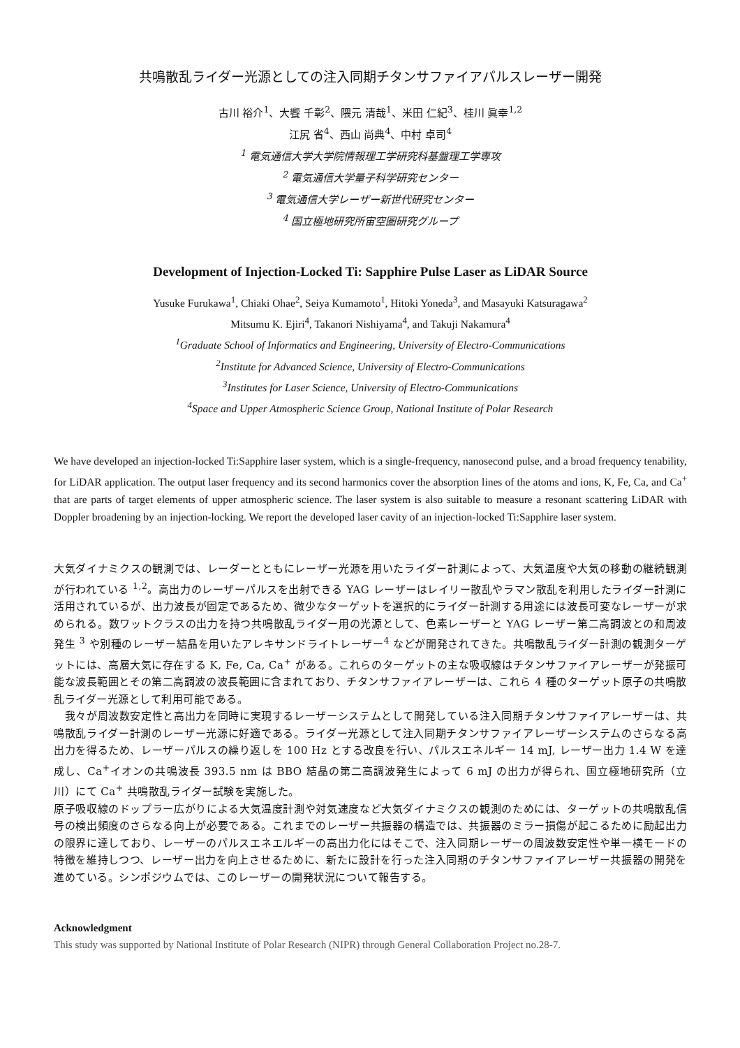共鳴散乱ライダー光源としての注入同期チタンサファイアパルスレーザー開発
古川 裕介<sup>1</sup>、大饗 千彰<sup>2</sup>、隈元 清哉<sup>1</sup>、米田 仁紀<sup>3</sup>、桂川 眞幸<sup>1,2</sup>
江尻 省<sup>4</sup>、西山 尚典<sup>4</sup>、中村 卓司<sup>4</sup>
<sup>1</sup> 電気通信大学大学院情報理工学研究科基盤理工学専攻
<sup>2</sup> 電気通信大学量子科学研究センター
<sup>3</sup> 電気通信大学レーザー新世代研究センター
<sup>4</sup> 国立極地研究所宙空圏研究グループ
Development of Injection-Locked Ti: Sapphire Pulse Laser as LiDAR Source
Yusuke Furukawa<sup>1</sup>, Chiaki Ohae<sup>2</sup>, Seiya Kumamoto<sup>1</sup>, Hitoki Yoneda<sup>3</sup>, and Masayuki Katsuragawa<sup>2</sup>
Mitsumu K. Ejiri<sup>4</sup>, Takanori Nishiyama<sup>4</sup>, and Takuji Nakamura<sup>4</sup>
<sup>1</sup> Graduate School of Informatics and Engineering, University of Electro-Communications
<sup>2</sup> Institute for Advanced Science, University of Electro-Communications
<sup>3</sup> Institutes for Laser Science, University of Electro-Communications
<sup>4</sup> Space and Upper Atmospheric Science Group, National Institute of Polar Research
We have developed an injection-locked Ti:Sapphire laser system, which is a single-frequency, nanosecond pulse, and a broad frequency tenability, for LiDAR application. The output laser frequency and its second harmonics cover the absorption lines of the atoms and ions, K, Fe, Ca, and Ca<sup>+</sup> that are parts of target elements of upper atmospheric science. The laser system is also suitable to measure a resonant scattering LiDAR with Doppler broadening by an injection-locking. We report the developed laser cavity of an injection-locked Ti:Sapphire laser system.
大気ダイナミクスの観測では、レーダーとともにレーザー光源を用いたライダー計測によって、大気温度や大気の移動の継続観測が行われている <sup>1,2</sup>。高出力のレーザーパルスを出射できる YAG レーザーはレイリー散乱やラマン散乱を利用したライダー計測に活用されているが、出力波長が固定であるため、微少なターゲットを選択的にライダー計測する用途には波長可変なレーザーが求められる。数ワットクラスの出力を持つ共鳴散乱ライダー用の光源として、色素レーザーと YAG レーザー第二高調波との和周波発生 <sup>3</sup> や別種のレーザー結晶を用いたアレキサンドライトレーザー<sup>4</sup> などが開発されてきた。共鳴散乱ライダー計測の観測ターゲットには、高層大気に存在する K, Fe, Ca, Ca<sup>+</sup> がある。これらのターゲットの主な吸収線はチタンサファイアレーザーが発振可能な波長範囲とその第二高調波の波長範囲に含まれており、チタンサファイアレーザーは、これら 4 種のターゲット原子の共鳴散乱ライダー光源として利用可能である。
　我々が周波数安定性と高出力を同時に実現するレーザーシステムとして開発している注入同期チタンサファイアレーザーは、共鳴散乱ライダー計測のレーザー光源に好適である。ライダー光源として注入同期チタンサファイアレーザーシステムのさらなる高出力を得るため、レーザーパルスの繰り返しを 100 Hz とする改良を行い、パルスエネルギー 14 mJ, レーザー出力 1.4 W を達成し、Ca<sup>+</sup>イオンの共鳴波長 393.5 nm は BBO 結晶の第二高調波発生によって 6 mJ の出力が得られ、国立極地研究所（立川）にて Ca<sup>+</sup> 共鳴散乱ライダー試験を実施した。
原子吸収線のドップラー広がりによる大気温度計測や対気速度など大気ダイナミクスの観測のためには、ターゲットの共鳴散乱信号の検出頻度のさらなる向上が必要である。これまでのレーザー共振器の構造では、共振器のミラー損傷が起こるために励起出力の限界に達しており、レーザーのパルスエネエルギーの高出力化にはそこで、注入同期レーザーの周波数安定性や単一横モードの特徴を維持しつつ、レーザー出力を向上させるために、新たに設計を行った注入同期のチタンサファイアレーザー共振器の開発を進めている。シンポジウムでは、このレーザーの開発状況について報告する。
Acknowledgment
This study was supported by National Institute of Polar Research (NIPR) through General Collaboration Project no.28-7.